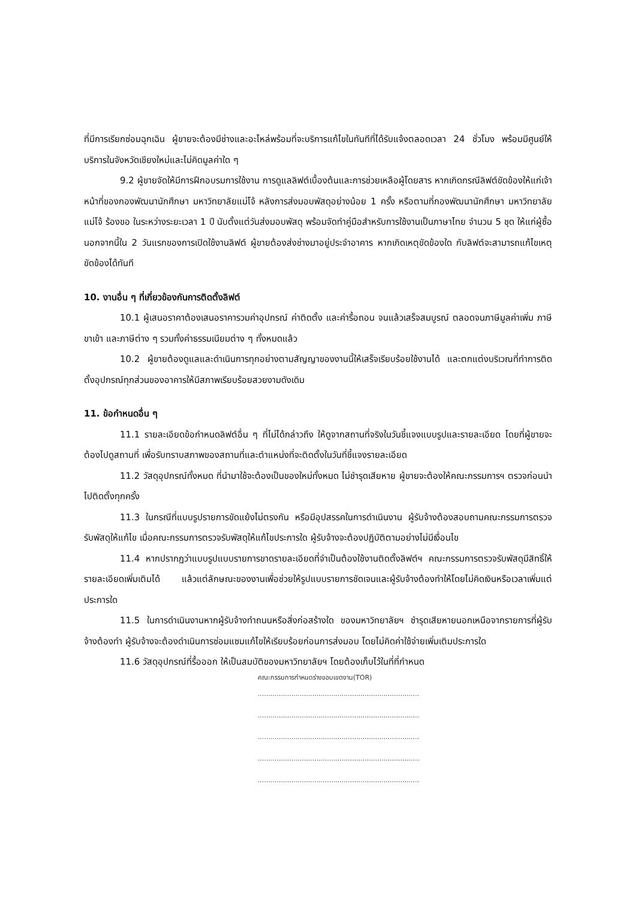ที่มีการเรียกซ่อมฉุกเฉิน ผู้ขายจะต้องมีช่างและอะไหล่พร้อมที่จะบริการแก้ไขในทันทีที่ได้รับแจ้งตลอดเวลา 24 ชั่วโมง พร้อมมีศูนย์ให้บริการในจังหวัดเชียงใหม่และไม่คิดมูลค่าใด ๆ
9.2 ผู้ขายจัดให้มีการฝึกอบรมการใช้งาน การดูแลลิฟต์เบื้องต้นและการช่วยเหลือผู้โดยสาร หากเกิดกรณีลิฟต์ขัดข้องให้แก่เจ้าหน้าที่ของกองพัฒนานักศึกษา มหาวิทยาลัยแม่โจ้ หลังการส่งมอบพัสดุอย่างน้อย 1 ครั้ง หรือตามที่กองพัฒนานักศึกษา มหาวิทยาลัยแม่โจ้ ร้องขอ ในระหว่างระยะเวลา 1 ปี นับตั้งแต่วันส่งมอบพัสดุ พร้อมจัดทำคู่มือสำหรับการใช้งานเป็นภาษาไทย จำนวน 5 ชุด ให้แก่ผู้ซื้อ นอกจากนี้ใน 2 วันแรกของการเปิดใช้งานลิฟต์ ผู้ขายต้องส่งช่างมาอยู่ประจำอาคาร หากเกิดเหตุขัดข้องใด กับลิฟต์จะสามารถแก้ไขเหตุขัดข้องได้ทันที
10. งานอื่น ๆ ที่เกี่ยวข้องกันการติดตั้งลิฟต์
10.1 ผู้เสนอราคาต้องเสนอราคารวมค่าอุปกรณ์ ค่าติดตั้ง และค่ารื้อถอน จนแล้วเสร็จสมบูรณ์ ตลอดจนภาษีมูลค่าเพิ่ม ภาษีขาเข้า และภาษีต่าง ๆ รวมทั้งค่าธรรมเนียมต่าง ๆ ทั้งหมดแล้ว
10.2 ผู้ขายต้องดูแลและดำเนินการทุกอย่างตามสัญญาของงานนี้ให้เสร็จเรียบร้อยใช้งานได้ และตกแต่งบริเวณที่ทำการติดตั้งอุปกรณ์ทุกส่วนของอาคารให้มีสภาพเรียบร้อยสวยงามดังเดิม
11. ข้อกำหนดอื่น ๆ
11.1 รายละเอียดข้อกำหนดลิฟต์อื่น ๆ ที่ไม่ได้กล่าวถึง ให้ดูจากสถานที่จริงในวันชี้แจงแบบรูปและรายละเอียด โดยที่ผู้ขายจะต้องไปดูสถานที่ เพื่อรับทราบสภาพของสถานที่และตำแหน่งที่จะติดตั้งในวันที่ชี้แจงรายละเอียด
11.2 วัสดุอุปกรณ์ทั้งหมด ที่นำมาใช้จะต้องเป็นของใหม่ทั้งหมด ไม่ชำรุดเสียหาย ผู้ขายจะต้องให้คณะกรรมการฯ ตรวจก่อนนำไปติดตั้งทุกครั้ง
11.3 ในกรณีที่แบบรูปรายการขัดแย้งไม่ตรงกัน หรือมีอุปสรรคในการดำเนินงาน ผู้รับจ้างต้องสอบถามคณะกรรมการตรวจรับพัสดุให้แก้ไข เมื่อคณะกรรมการตรวจรับพัสดุให้แก้ไขประการใด ผู้รับจ้างจะต้องปฏิบัติตามอย่างไม่มีเงื่อนไข
11.4 หากปรากฏว่าแบบรูปแบบรายการขาดรายละเอียดที่จำเป็นต้องใช้งานติดตั้งลิฟต์ฯ คณะกรรมการตรวจรับพัสดุมีสิทธิ์ให้รายละเอียดเพิ่มเติมได้ แล้วแต่ลักษณะของงานเพื่อช่วยให้รูปแบบรายการชัดเจนและผู้รับจ้างต้องทำให้โดยไม่คิดเงินหรือเวลาเพิ่มแต่ประการใด
11.5 ในการดำเนินงานหากผู้รับจ้างทำถนนหรือสิ่งก่อสร้างใด ของมหาวิทยาลัยฯ ชำรุดเสียหายนอกเหนือจากรายการที่ผู้รับจ้างต้องทำ ผู้รับจ้างจะต้องดำเนินการซ่อมแซมแก้ไขให้เรียบร้อยก่อนการส่งมอบ โดยไม่คิดค่าใช้จ่ายเพิ่มเติมประการใด
11.6 วัสดุอุปกรณ์ที่รื้อออก ให้เป็นสมบัติของมหาวิทยาลัยฯ โดยต้องเก็บไว้ในที่ที่กำหนด
คณะกรรมการกำหนดร่างขอบเขตงาน(TOR)
.............................................................................
.............................................................................
.............................................................................
.............................................................................
.............................................................................